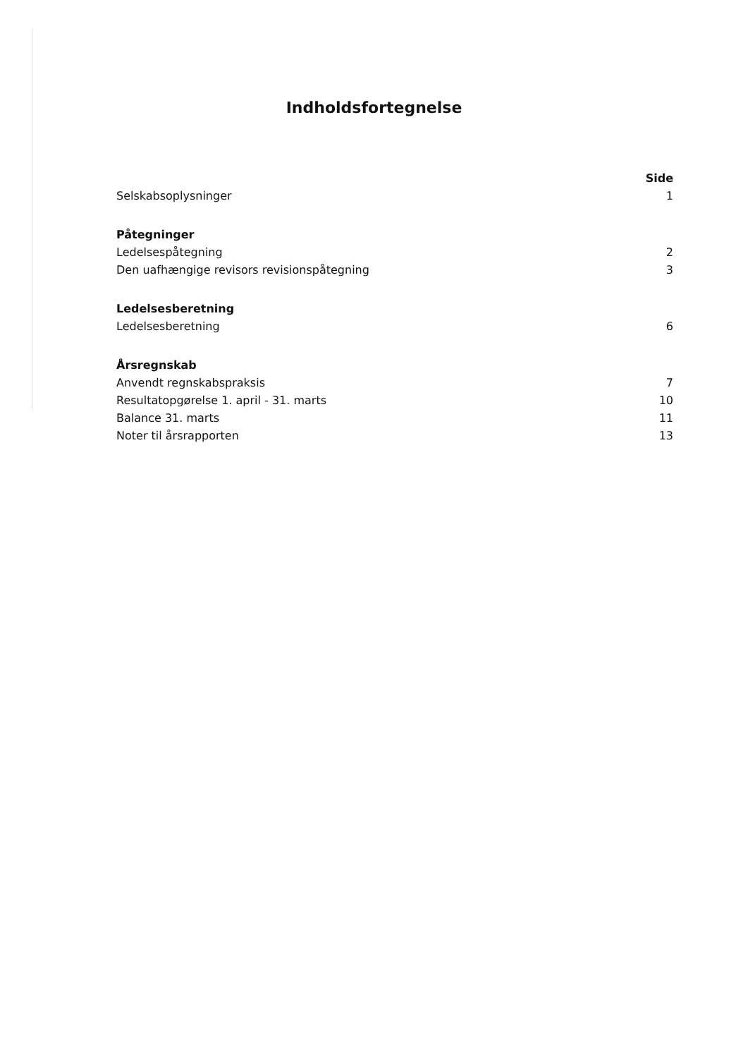Indholdsfortegnelse
Side
Selskabsoplysninger 1
Påtegninger
Ledelsespåtegning 2
Den uafhængige revisors revisionspåtegning 3
Ledelsesberetning
Ledelsesberetning 6
Årsregnskab
Anvendt regnskabspraksis 7
Resultatopgørelse 1. april - 31. marts 10
Balance 31. marts 11
Noter til årsrapporten 13